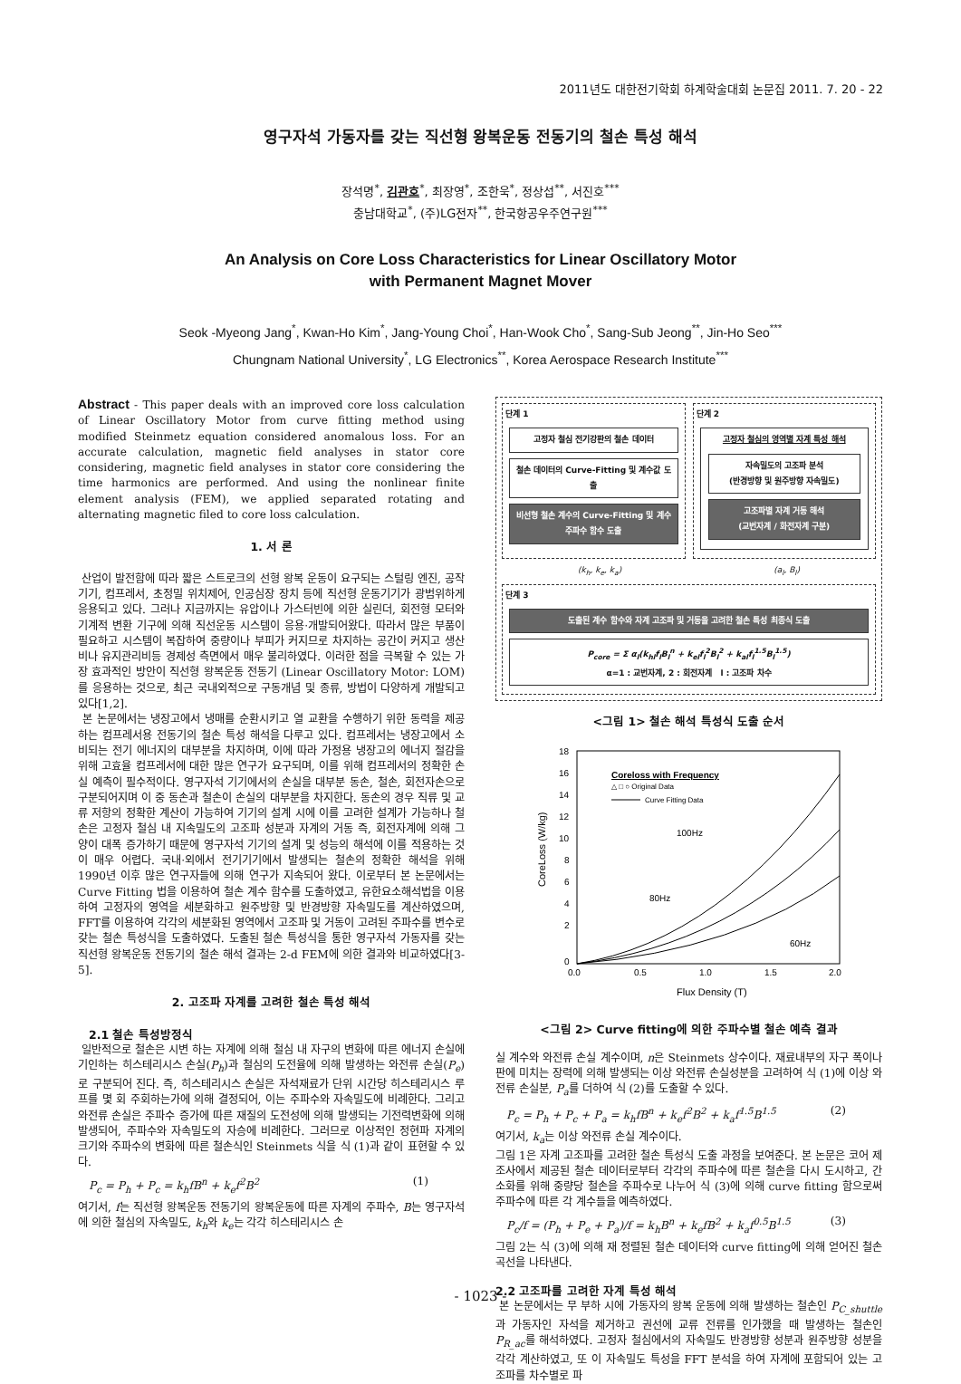2011년도 대한전기학회 하계학술대회 논문집 2011. 7. 20 - 22
영구자석 가동자를 갖는 직선형 왕복운동 전동기의 철손 특성 해석
장석명<sup>*</sup>, 김관호<sup>*</sup>, 최장영<sup>*</sup>, 조한욱<sup>*</sup>, 정상섭<sup>**</sup>, 서진호<sup>***</sup>
충남대학교<sup>*</sup>, (주)LG전자<sup>**</sup>, 한국항공우주연구원<sup>***</sup>
An Analysis on Core Loss Characteristics for Linear Oscillatory Motor
with Permanent Magnet Mover
Seok -Myeong Jang<sup>*</sup>, Kwan-Ho Kim<sup>*</sup>, Jang-Young Choi<sup>*</sup>, Han-Wook Cho<sup>*</sup>, Sang-Sub Jeong<sup>**</sup>, Jin-Ho Seo<sup>***</sup>
Chungnam National University<sup>*</sup>, LG Electronics<sup>**</sup>, Korea Aerospace Research Institute<sup>***</sup>
Abstract - This paper deals with an improved core loss calculation of Linear Oscillatory Motor from curve fitting method using modified Steinmetz equation considered anomalous loss. For an accurate calculation, magnetic field analyses in stator core considering, magnetic field analyses in stator core considering the time harmonics are performed. And using the nonlinear finite element analysis (FEM), we applied separated rotating and alternating magnetic filed to core loss calculation.
1. 서 론
산업이 발전함에 따라 짧은 스트로크의 선형 왕복 운동이 요구되는 스털링 엔진, 공작기기, 컴프레서, 초정밀 위치제어, 인공심장 장치 등에 직선형 운동기기가 광범위하게 응용되고 있다. 그러나 지금까지는 유압이나 가스터빈에 의한 실린더, 회전형 모터와 기계적 변환 기구에 의해 직선운동 시스템이 응용·개발되어왔다. 따라서 많은 부품이 필요하고 시스템이 복잡하여 중량이나 부피가 커지므로 차지하는 공간이 커지고 생산비나 유지관리비등 경제성 측면에서 매우 불리하였다. 이러한 점을 극복할 수 있는 가장 효과적인 방안이 직선형 왕복운동 전동기 (Linear Oscillatory Motor: LOM)를 응용하는 것으로, 최근 국내외적으로 구동개념 및 종류, 방법이 다양하게 개발되고 있다[1,2].
본 논문에서는 냉장고에서 냉매를 순환시키고 열 교환을 수행하기 위한 동력을 제공하는 컴프레서용 전동기의 철손 특성 해석을 다루고 있다. 컴프레서는 냉장고에서 소비되는 전기 에너지의 대부분을 차지하며, 이에 따라 가정용 냉장고의 에너지 절감을 위해 고효율 컴프레서에 대한 많은 연구가 요구되며, 이를 위해 컴프레서의 정확한 손실 예측이 필수적이다. 영구자석 기기에서의 손실을 대부분 동손, 철손, 회전자손으로 구분되어지며 이 중 동손과 철손이 손실의 대부분을 차지한다. 동손의 경우 직류 및 교류 저항의 정확한 계산이 가능하여 기기의 설계 시에 이를 고려한 설계가 가능하나 철손은 고정자 철심 내 지속밀도의 고조파 성분과 자계의 거동 즉, 회전자계에 의해 그 양이 대폭 증가하기 때문에 영구자석 기기의 설계 및 성능의 해석에 이를 적용하는 것이 매우 어렵다. 국내·외에서 전기기기에서 발생되는 철손의 정확한 해석을 위해 1990년 이후 많은 연구자들에 의해 연구가 지속되어 왔다. 이로부터 본 논문에서는 Curve Fitting 법을 이용하여 철손 계수 함수를 도출하였고, 유한요소해석법을 이용하여 고정자의 영역을 세분화하고 원주방향 및 반경방향 자속밀도를 계산하였으며, FFT를 이용하여 각각의 세분화된 영역에서 고조파 및 거동이 고려된 주파수를 변수로 갖는 철손 특성식을 도출하였다. 도출된 철손 특성식을 통한 영구자석 가동자를 갖는 직선형 왕복운동 전동기의 철손 해석 결과는 2-d FEM에 의한 결과와 비교하였다[3-5].
2. 고조파 자계를 고려한 철손 특성 해석
2.1 철손 특성방정식
일반적으로 철손은 시변 하는 자계에 의해 철심 내 자구의 변화에 따른 에너지 손실에 기인하는 히스테리시스 손실(P<sub>h</sub>)과 철심의 도전율에 의해 발생하는 와전류 손실(P<sub>e</sub>)로 구분되어 진다. 즉, 히스테리시스 손실은 자석재료가 단위 시간당 히스테리시스 루프를 몇 회 주회하는가에 의해 결정되어, 이는 주파수와 자속밀도에 비례한다. 그리고 와전류 손실은 주파수 증가에 따른 재질의 도전성에 의해 발생되는 기전력변화에 의해 발생되어, 주파수와 자속밀도의 자승에 비례한다. 그러므로 이상적인 정현파 자계의 크기와 주파수의 변화에 따른 철손식인 Steinmets 식을 식 (1)과 같이 표현할 수 있다.
P<sub>c</sub> = P<sub>h</sub> + P<sub>c</sub> = k<sub>h</sub>fB<sup>n</sup> + k<sub>e</sub>f<sup>2</sup>B<sup>2</sup> (1)
여기서, f는 직선형 왕복운동 전동기의 왕복운동에 따른 자계의 주파수, B는 영구자석에 의한 철심의 자속밀도, k<sub>h</sub>와 k<sub>e</sub>는 각각 히스테리시스 손
단계 1
고정자 철심 전기강판의 철손 데이터
철손 데이터의 Curve-Fitting 및 계수값 도출
비선형 철손 계수의 Curve-Fitting 및 계수 주파수 함수 도출
단계 2
고정자 철심의 영역별 자계 특성 해석
자속밀도의 고조파 분석
(반경방향 및 원주방향 자속밀도)
고조파별 자계 거동 해석
(교번자계 / 화전자계 구분)
(k<sub>h</sub>, k<sub>e</sub>, k<sub>a</sub>) (a<sub>l</sub>, B<sub>l</sub>)
단계 3
도출된 계수 함수와 자계 고조파 및 거동을 고려한 철손 특성 최종식 도출
P<sub>core</sub> = Σ α<sub>l</sub>(k<sub>hl</sub>f<sub>l</sub>B<sub>l</sub><sup>n</sup> + k<sub>el</sub>f<sub>l</sub><sup>2</sup>B<sub>l</sub><sup>2</sup> + k<sub>al</sub>f<sub>l</sub><sup>1.5</sup>B<sub>l</sub><sup>1.5</sup>)
α=1 : 교번자계, 2 : 회전자계 l : 고조파 차수
<그림 1> 철손 해석 특성식 도출 순서
18
16
14
12
10
8
6
4
2
0
0.0
0.5
1.0
1.5
2.0
Flux Density (T)
CoreLoss (W/kg)
Coreloss with Frequency
△ □ ○ Original Data
Curve Fitting Data
100Hz
80Hz
60Hz
<그림 2> Curve fitting에 의한 주파수별 철손 예측 결과
실 계수와 와전류 손실 계수이며, n은 Steinmets 상수이다. 재료내부의 자구 폭이나 판에 미치는 장력에 의해 발생되는 이상 와전류 손실성분을 고려하여 식 (1)에 이상 와전류 손실분, P<sub>a</sub>를 더하여 식 (2)를 도출할 수 있다.
P<sub>c</sub> = P<sub>h</sub> + P<sub>c</sub> + P<sub>a</sub> = k<sub>h</sub>fB<sup>n</sup> + k<sub>e</sub>f<sup>2</sup>B<sup>2</sup> + k<sub>a</sub>f<sup>1.5</sup>B<sup>1.5</sup> (2)
여기서, k<sub>a</sub>는 이상 와전류 손실 계수이다.
그림 1은 자계 고조파를 고려한 철손 특성식 도출 과정을 보여준다. 본 논문은 코어 제조사에서 제공된 철손 데이터로부터 각각의 주파수에 따른 철손을 다시 도시하고, 간소화를 위해 중량당 철손을 주파수로 나누어 식 (3)에 의해 curve fitting 함으로써 주파수에 따른 각 계수들을 예측하였다.
P<sub>c</sub>/f = (P<sub>h</sub> + P<sub>e</sub> + P<sub>a</sub>)/f = k<sub>h</sub>B<sup>n</sup> + k<sub>e</sub>fB<sup>2</sup> + k<sub>a</sub>f<sup>0.5</sup>B<sup>1.5</sup> (3)
그림 2는 식 (3)에 의해 재 정렬된 철손 데이터와 curve fitting에 의해 얻어진 철손 곡선을 나타낸다.
2.2 고조파를 고려한 자계 특성 해석
본 논문에서는 무 부하 시에 가동자의 왕복 운동에 의해 발생하는 철손인 P<sub>C_shuttle</sub>과 가동자인 자석을 제거하고 권선에 교류 전류를 인가했을 때 발생하는 철손인 P<sub>R_ac</sub>를 해석하였다. 고정자 철심에서의 자속밀도 반경방향 성분과 원주방향 성분을 각각 계산하였고, 또 이 자속밀도 특성을 FFT 분석을 하여 자계에 포함되어 있는 고조파를 차수별로 파
- 1023 -